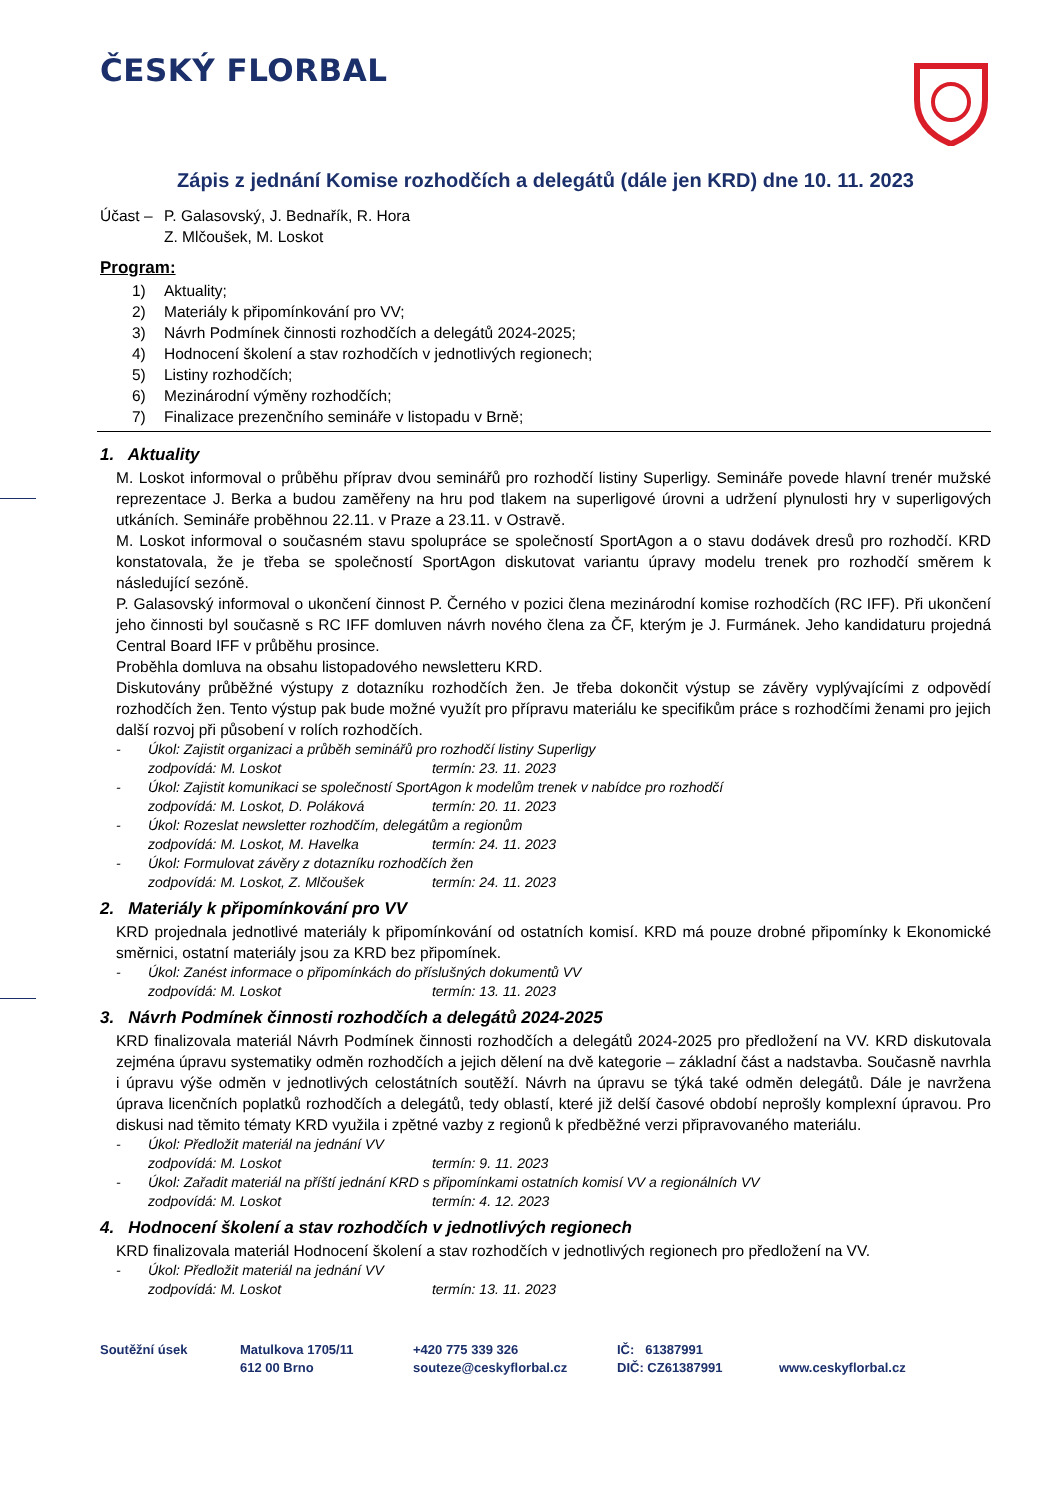ČESKÝ FLORBAL
Zápis z jednání Komise rozhodčích a delegátů (dále jen KRD) dne 10. 11. 2023
Účast –
P. Galasovský, J. Bednařík, R. Hora
Z. Mlčoušek, M. Loskot
Program:
1) Aktuality;
2) Materiály k připomínkování pro VV;
3) Návrh Podmínek činnosti rozhodčích a delegátů 2024-2025;
4) Hodnocení školení a stav rozhodčích v jednotlivých regionech;
5) Listiny rozhodčích;
6) Mezinárodní výměny rozhodčích;
7) Finalizace prezenčního semináře v listopadu v Brně;
1. Aktuality
M. Loskot informoval o průběhu příprav dvou seminářů pro rozhodčí listiny Superligy. Semináře povede hlavní trenér mužské reprezentace J. Berka a budou zaměřeny na hru pod tlakem na superligové úrovni a udržení plynulosti hry v superligových utkáních. Semináře proběhnou 22.11. v Praze a 23.11. v Ostravě.
M. Loskot informoval o současném stavu spolupráce se společností SportAgon a o stavu dodávek dresů pro rozhodčí. KRD konstatovala, že je třeba se společností SportAgon diskutovat variantu úpravy modelu trenek pro rozhodčí směrem k následující sezóně.
P. Galasovský informoval o ukončení činnost P. Černého v pozici člena mezinárodní komise rozhodčích (RC IFF). Při ukončení jeho činnosti byl současně s RC IFF domluven návrh nového člena za ČF, kterým je J. Furmánek. Jeho kandidaturu projedná Central Board IFF v průběhu prosince.
Proběhla domluva na obsahu listopadového newsletteru KRD.
Diskutovány průběžné výstupy z dotazníku rozhodčích žen. Je třeba dokončit výstup se závěry vyplývajícími z odpovědí rozhodčích žen. Tento výstup pak bude možné využít pro přípravu materiálu ke specifikům práce s rozhodčími ženami pro jejich další rozvoj při působení v rolích rozhodčích.
- Úkol: Zajistit organizaci a průběh seminářů pro rozhodčí listiny Superligy
zodpovídá: M. Loskot termín: 23. 11. 2023
- Úkol: Zajistit komunikaci se společností SportAgon k modelům trenek v nabídce pro rozhodčí
zodpovídá: M. Loskot, D. Poláková termín: 20. 11. 2023
- Úkol: Rozeslat newsletter rozhodčím, delegátům a regionům
zodpovídá: M. Loskot, M. Havelka termín: 24. 11. 2023
- Úkol: Formulovat závěry z dotazníku rozhodčích žen
zodpovídá: M. Loskot, Z. Mlčoušek termín: 24. 11. 2023
2. Materiály k připomínkování pro VV
KRD projednala jednotlivé materiály k připomínkování od ostatních komisí. KRD má pouze drobné připomínky k Ekonomické směrnici, ostatní materiály jsou za KRD bez připomínek.
- Úkol: Zanést informace o připomínkách do příslušných dokumentů VV
zodpovídá: M. Loskot termín: 13. 11. 2023
3. Návrh Podmínek činnosti rozhodčích a delegátů 2024-2025
KRD finalizovala materiál Návrh Podmínek činnosti rozhodčích a delegátů 2024-2025 pro předložení na VV. KRD diskutovala zejména úpravu systematiky odměn rozhodčích a jejich dělení na dvě kategorie – základní část a nadstavba. Současně navrhla i úpravu výše odměn v jednotlivých celostátních soutěží. Návrh na úpravu se týká také odměn delegátů. Dále je navržena úprava licenčních poplatků rozhodčích a delegátů, tedy oblastí, které již delší časové období neprošly komplexní úpravou. Pro diskusi nad těmito tématy KRD využila i zpětné vazby z regionů k předběžné verzi připravovaného materiálu.
- Úkol: Předložit materiál na jednání VV
zodpovídá: M. Loskot termín: 9. 11. 2023
- Úkol: Zařadit materiál na příští jednání KRD s připomínkami ostatních komisí VV a regionálních VV
zodpovídá: M. Loskot termín: 4. 12. 2023
4. Hodnocení školení a stav rozhodčích v jednotlivých regionech
KRD finalizovala materiál Hodnocení školení a stav rozhodčích v jednotlivých regionech pro předložení na VV.
- Úkol: Předložit materiál na jednání VV
zodpovídá: M. Loskot termín: 13. 11. 2023
Soutěžní úsek Matulkova 1705/11
612 00 Brno
+420 775 339 326
souteze@ceskyflorbal.cz
IČ: 61387991
DIČ: CZ61387991
www.ceskyflorbal.cz